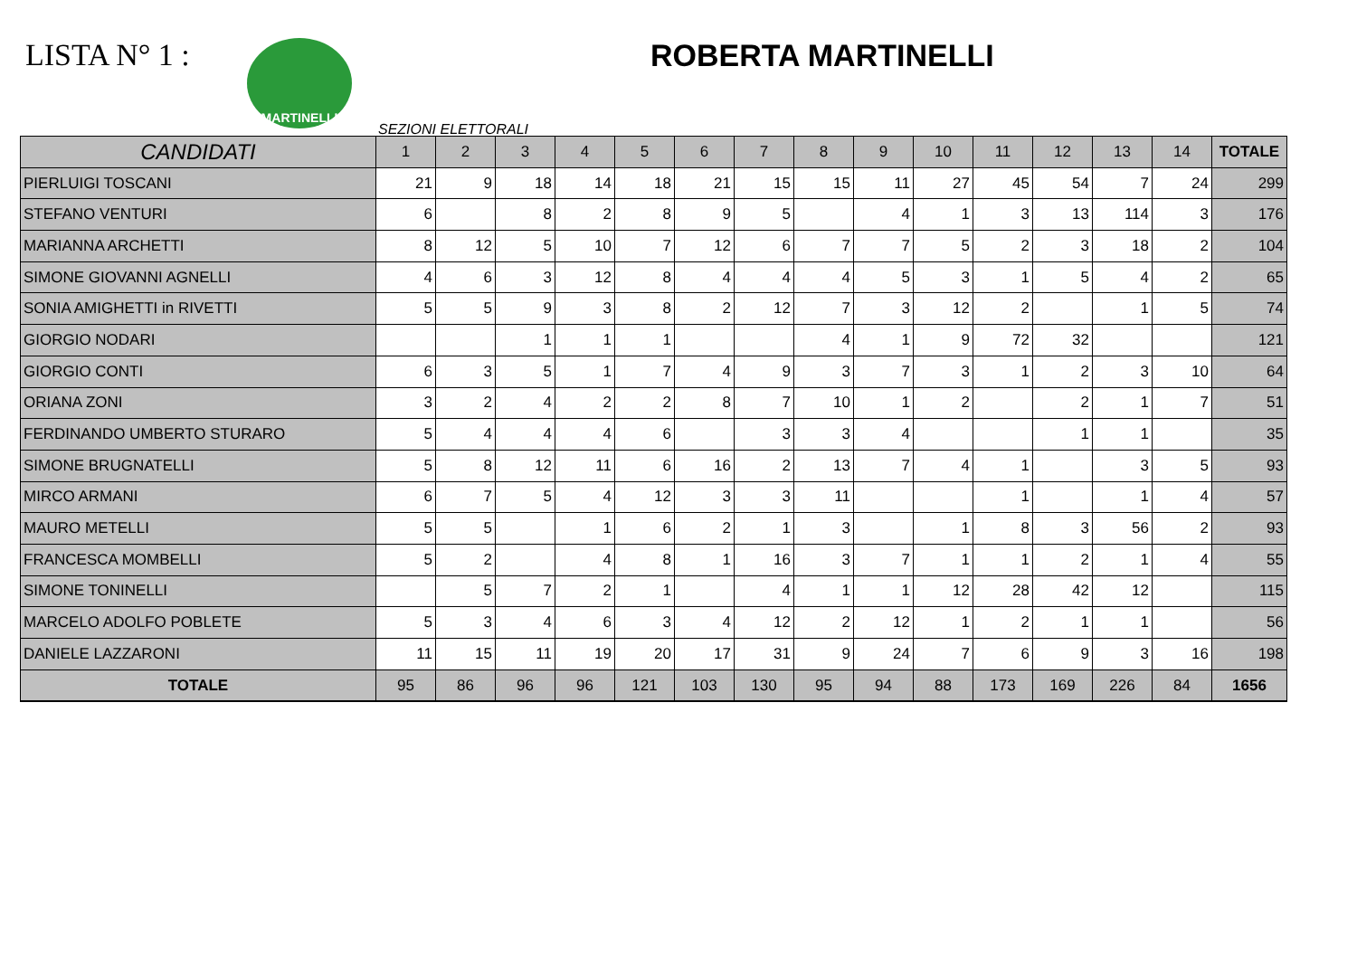LISTA N° 1 :
MARTINELLI
ROBERTA MARTINELLI
SEZIONI ELETTORALI
| CANDIDATI | 1 | 2 | 3 | 4 | 5 | 6 | 7 | 8 | 9 | 10 | 11 | 12 | 13 | 14 | TOTALE |
| --- | --- | --- | --- | --- | --- | --- | --- | --- | --- | --- | --- | --- | --- | --- | --- |
| PIERLUIGI TOSCANI | 21 | 9 | 18 | 14 | 18 | 21 | 15 | 15 | 11 | 27 | 45 | 54 | 7 | 24 | 299 |
| STEFANO VENTURI | 6 | | 8 | 2 | 8 | 9 | 5 | | 4 | 1 | 3 | 13 | 114 | 3 | 176 |
| MARIANNA ARCHETTI | 8 | 12 | 5 | 10 | 7 | 12 | 6 | 7 | 7 | 5 | 2 | 3 | 18 | 2 | 104 |
| SIMONE GIOVANNI AGNELLI | 4 | 6 | 3 | 12 | 8 | 4 | 4 | 4 | 5 | 3 | 1 | 5 | 4 | 2 | 65 |
| SONIA AMIGHETTI in RIVETTI | 5 | 5 | 9 | 3 | 8 | 2 | 12 | 7 | 3 | 12 | 2 | | 1 | 5 | 74 |
| GIORGIO NODARI | | | 1 | 1 | 1 | | | 4 | 1 | 9 | 72 | 32 | | | 121 |
| GIORGIO CONTI | 6 | 3 | 5 | 1 | 7 | 4 | 9 | 3 | 7 | 3 | 1 | 2 | 3 | 10 | 64 |
| ORIANA ZONI | 3 | 2 | 4 | 2 | 2 | 8 | 7 | 10 | 1 | 2 | | 2 | 1 | 7 | 51 |
| FERDINANDO UMBERTO STURARO | 5 | 4 | 4 | 4 | 6 | | 3 | 3 | 4 | | | 1 | 1 | | 35 |
| SIMONE BRUGNATELLI | 5 | 8 | 12 | 11 | 6 | 16 | 2 | 13 | 7 | 4 | 1 | | 3 | 5 | 93 |
| MIRCO ARMANI | 6 | 7 | 5 | 4 | 12 | 3 | 3 | 11 | | | 1 | | 1 | 4 | 57 |
| MAURO METELLI | 5 | 5 | | 1 | 6 | 2 | 1 | 3 | | 1 | 8 | 3 | 56 | 2 | 93 |
| FRANCESCA MOMBELLI | 5 | 2 | | 4 | 8 | 1 | 16 | 3 | 7 | 1 | 1 | 2 | 1 | 4 | 55 |
| SIMONE TONINELLI | | 5 | 7 | 2 | 1 | | 4 | 1 | 1 | 12 | 28 | 42 | 12 | | 115 |
| MARCELO ADOLFO POBLETE | 5 | 3 | 4 | 6 | 3 | 4 | 12 | 2 | 12 | 1 | 2 | 1 | 1 | | 56 |
| DANIELE LAZZARONI | 11 | 15 | 11 | 19 | 20 | 17 | 31 | 9 | 24 | 7 | 6 | 9 | 3 | 16 | 198 |
| TOTALE | 95 | 86 | 96 | 96 | 121 | 103 | 130 | 95 | 94 | 88 | 173 | 169 | 226 | 84 | 1656 |